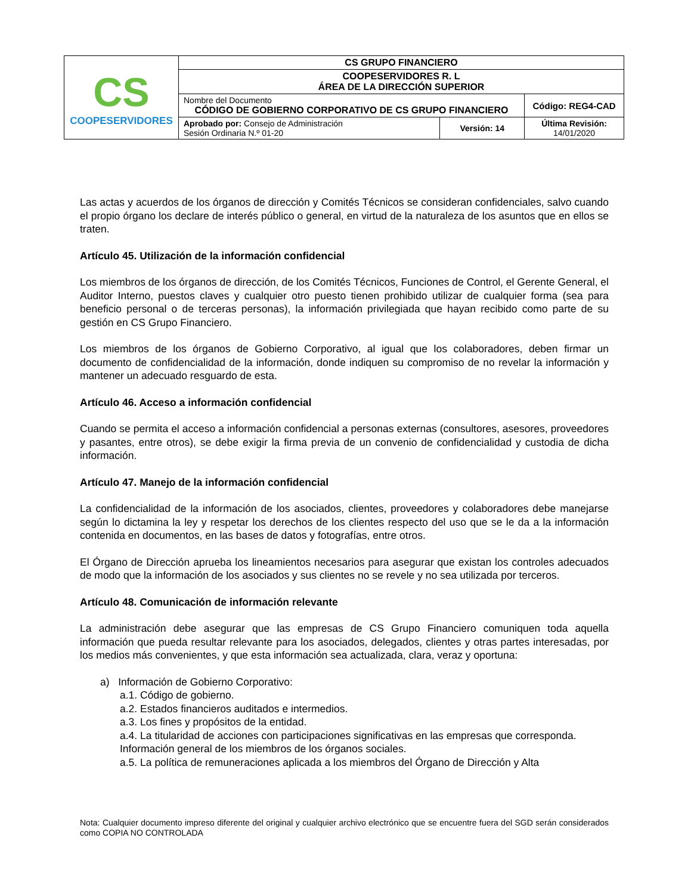| CS COOPESERVIDORES | CS GRUPO FINANCIERO | | |
| | COOPESERVIDORES R. L ÁREA DE LA DIRECCIÓN SUPERIOR | | |
| | Nombre del Documento CÓDIGO DE GOBIERNO CORPORATIVO DE CS GRUPO FINANCIERO | | Código: REG4-CAD |
| | Aprobado por: Consejo de Administración Sesión Ordinaria N.º 01-20 | Versión: 14 | Última Revisión: 14/01/2020 |
Las actas y acuerdos de los órganos de dirección y Comités Técnicos se consideran confidenciales, salvo cuando el propio órgano los declare de interés público o general, en virtud de la naturaleza de los asuntos que en ellos se traten.
Artículo 45. Utilización de la información confidencial
Los miembros de los órganos de dirección, de los Comités Técnicos, Funciones de Control, el Gerente General, el Auditor Interno, puestos claves y cualquier otro puesto tienen prohibido utilizar de cualquier forma (sea para beneficio personal o de terceras personas), la información privilegiada que hayan recibido como parte de su gestión en CS Grupo Financiero.
Los miembros de los órganos de Gobierno Corporativo, al igual que los colaboradores, deben firmar un documento de confidencialidad de la información, donde indiquen su compromiso de no revelar la información y mantener un adecuado resguardo de esta.
Artículo 46. Acceso a información confidencial
Cuando se permita el acceso a información confidencial a personas externas (consultores, asesores, proveedores y pasantes, entre otros), se debe exigir la firma previa de un convenio de confidencialidad y custodia de dicha información.
Artículo 47. Manejo de la información confidencial
La confidencialidad de la información de los asociados, clientes, proveedores y colaboradores debe manejarse según lo dictamina la ley y respetar los derechos de los clientes respecto del uso que se le da a la información contenida en documentos, en las bases de datos y fotografías, entre otros.
El Órgano de Dirección aprueba los lineamientos necesarios para asegurar que existan los controles adecuados de modo que la información de los asociados y sus clientes no se revele y no sea utilizada por terceros.
Artículo 48. Comunicación de información relevante
La administración debe asegurar que las empresas de CS Grupo Financiero comuniquen toda aquella información que pueda resultar relevante para los asociados, delegados, clientes y otras partes interesadas, por los medios más convenientes, y que esta información sea actualizada, clara, veraz y oportuna:
a) Información de Gobierno Corporativo:
a.1. Código de gobierno.
a.2. Estados financieros auditados e intermedios.
a.3. Los fines y propósitos de la entidad.
a.4. La titularidad de acciones con participaciones significativas en las empresas que corresponda.
Información general de los miembros de los órganos sociales.
a.5. La política de remuneraciones aplicada a los miembros del Órgano de Dirección y Alta
Nota: Cualquier documento impreso diferente del original y cualquier archivo electrónico que se encuentre fuera del SGD serán considerados como COPIA NO CONTROLADA